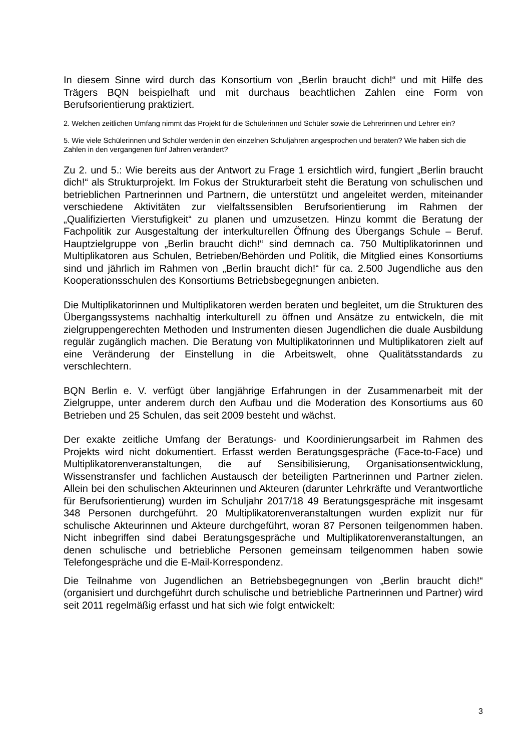In diesem Sinne wird durch das Konsortium von „Berlin braucht dich!“ und mit Hilfe des Trägers BQN beispielhaft und mit durchaus beachtlichen Zahlen eine Form von Berufsorientierung praktiziert.
2. Welchen zeitlichen Umfang nimmt das Projekt für die Schülerinnen und Schüler sowie die Lehrerinnen und Lehrer ein?
5. Wie viele Schülerinnen und Schüler werden in den einzelnen Schuljahren angesprochen und beraten? Wie haben sich die Zahlen in den vergangenen fünf Jahren verändert?
Zu 2. und 5.: Wie bereits aus der Antwort zu Frage 1 ersichtlich wird, fungiert „Berlin braucht dich!“ als Strukturprojekt. Im Fokus der Strukturarbeit steht die Beratung von schulischen und betrieblichen Partnerinnen und Partnern, die unterstützt und angeleitet werden, miteinander verschiedene Aktivitäten zur vielfaltssensiblen Berufsorientierung im Rahmen der „Qualifizierten Vierstufigkeit“ zu planen und umzusetzen. Hinzu kommt die Beratung der Fachpolitik zur Ausgestaltung der interkulturellen Öffnung des Übergangs Schule – Beruf. Hauptzielgruppe von „Berlin braucht dich!“ sind demnach ca. 750 Multiplikatorinnen und Multiplikatoren aus Schulen, Betrieben/Behörden und Politik, die Mitglied eines Konsortiums sind und jährlich im Rahmen von „Berlin braucht dich!“ für ca. 2.500 Jugendliche aus den Kooperationsschulen des Konsortiums Betriebsbegegnungen anbieten.
Die Multiplikatorinnen und Multiplikatoren werden beraten und begleitet, um die Strukturen des Übergangssystems nachhaltig interkulturell zu öffnen und Ansätze zu entwickeln, die mit zielgruppengerechten Methoden und Instrumenten diesen Jugendlichen die duale Ausbildung regulär zugänglich machen. Die Beratung von Multiplikatorinnen und Multiplikatoren zielt auf eine Veränderung der Einstellung in die Arbeitswelt, ohne Qualitätsstandards zu verschlechtern.
BQN Berlin e. V. verfügt über langjährige Erfahrungen in der Zusammenarbeit mit der Zielgruppe, unter anderem durch den Aufbau und die Moderation des Konsortiums aus 60 Betrieben und 25 Schulen, das seit 2009 besteht und wächst.
Der exakte zeitliche Umfang der Beratungs- und Koordinierungsarbeit im Rahmen des Projekts wird nicht dokumentiert. Erfasst werden Beratungsgespräche (Face-to-Face) und Multiplikatorenveranstaltungen, die auf Sensibilisierung, Organisationsentwicklung, Wissenstransfer und fachlichen Austausch der beteiligten Partnerinnen und Partner zielen. Allein bei den schulischen Akteurinnen und Akteuren (darunter Lehrkräfte und Verantwortliche für Berufsorientierung) wurden im Schuljahr 2017/18 49 Beratungsgespräche mit insgesamt 348 Personen durchgeführt. 20 Multiplikatorenveranstaltungen wurden explizit nur für schulische Akteurinnen und Akteure durchgeführt, woran 87 Personen teilgenommen haben. Nicht inbegriffen sind dabei Beratungsgespräche und Multiplikatorenveranstaltungen, an denen schulische und betriebliche Personen gemeinsam teilgenommen haben sowie Telefongespräche und die E-Mail-Korrespondenz.
Die Teilnahme von Jugendlichen an Betriebsbegegnungen von „Berlin braucht dich!“ (organisiert und durchgeführt durch schulische und betriebliche Partnerinnen und Partner) wird seit 2011 regelmäßig erfasst und hat sich wie folgt entwickelt:
3